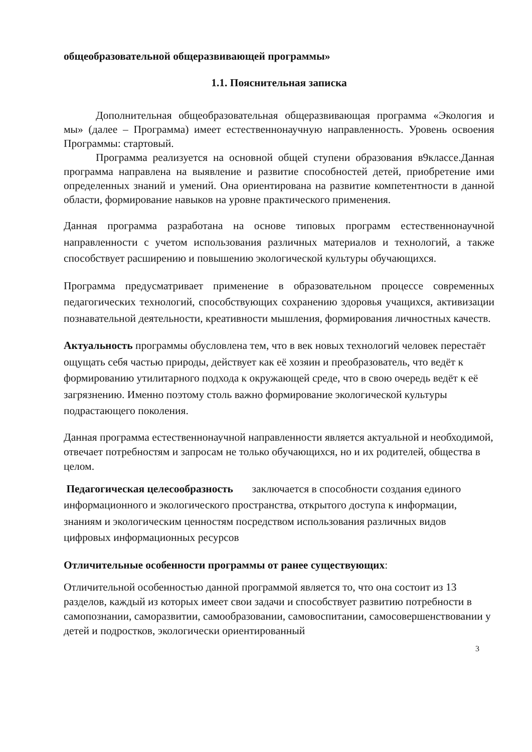общеобразовательной общеразвивающей программы»
1.1. Пояснительная записка
Дополнительная общеобразовательная общеразвивающая программа «Экология и мы» (далее – Программа) имеет естественнонаучную направленность. Уровень освоения Программы: стартовый.
Программа реализуется на основной общей ступени образования в9классе.Данная программа направлена на выявление и развитие способностей детей, приобретение ими определенных знаний и умений. Она ориентирована на развитие компетентности в данной области, формирование навыков на уровне практического применения.
Данная программа разработана на основе типовых программ естественнонаучной направленности с учетом использования различных материалов и технологий, а также способствует расширению и повышению экологической культуры обучающихся.
Программа предусматривает применение в образовательном процессе современных педагогических технологий, способствующих сохранению здоровья учащихся, активизации познавательной деятельности, креативности мышления, формирования личностных качеств.
Актуальность программы обусловлена тем, что в век новых технологий человек перестаёт ощущать себя частью природы, действует как её хозяин и преобразователь, что ведёт к формированию утилитарного подхода к окружающей среде, что в свою очередь ведёт к её загрязнению. Именно поэтому столь важно формирование экологической культуры подрастающего поколения.
Данная программа естественнонаучной направленности является актуальной и необходимой, отвечает потребностям и запросам не только обучающихся, но и их родителей, общества в целом.
Педагогическая целесообразность заключается в способности создания единого информационного и экологического пространства, открытого доступа к информации, знаниям и экологическим ценностям посредством использования различных видов цифровых информационных ресурсов
Отличительные особенности программы от ранее существующих:
Отличительной особенностью данной программой является то, что она состоит из 13 разделов, каждый из которых имеет свои задачи и способствует развитию потребности в самопознании, саморазвитии, самообразовании, самовоспитании, самосовершенствовании у детей и подростков, экологически ориентированный
3